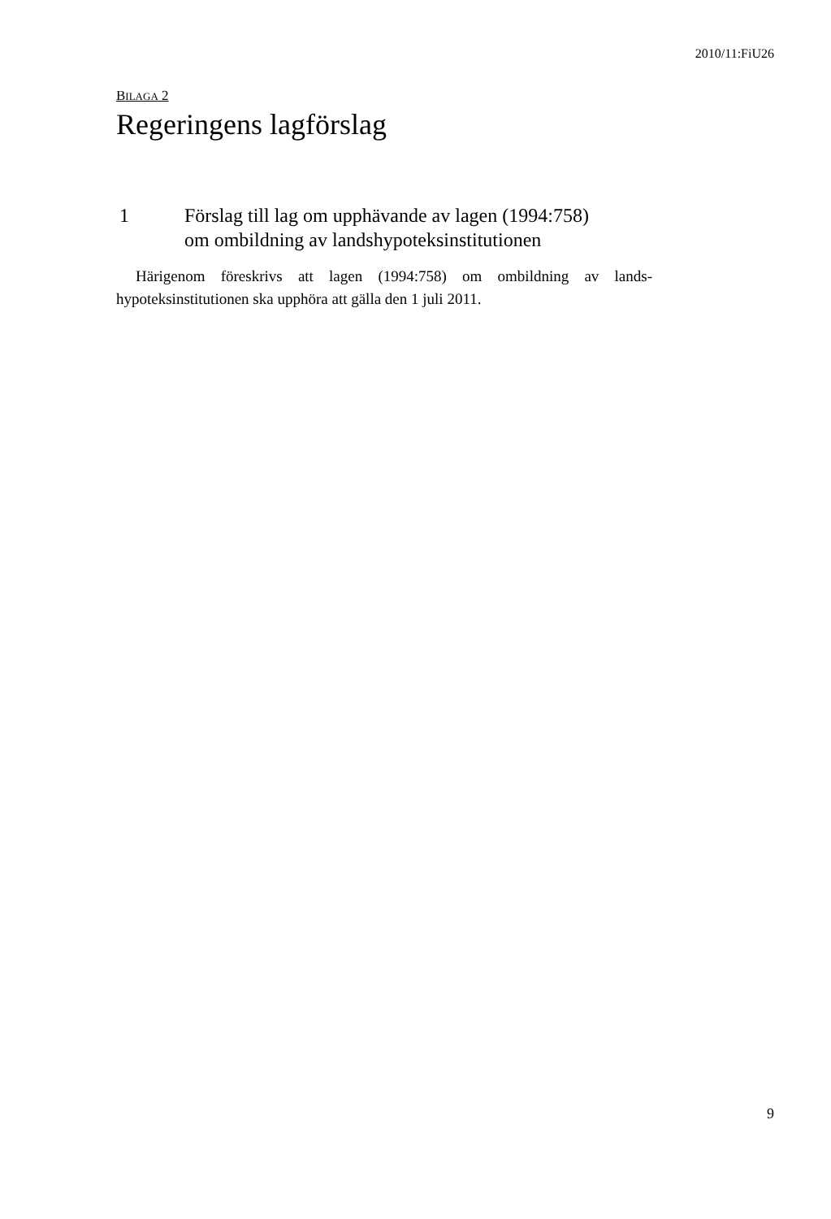2010/11:FiU26
BILAGA 2
Regeringens lagförslag
1 Förslag till lag om upphävande av lagen (1994:758)
om ombildning av landshypoteksinstitutionen
Härigenom föreskrivs att lagen (1994:758) om ombildning av lands-hypoteksinstitutionen ska upphöra att gälla den 1 juli 2011.
9